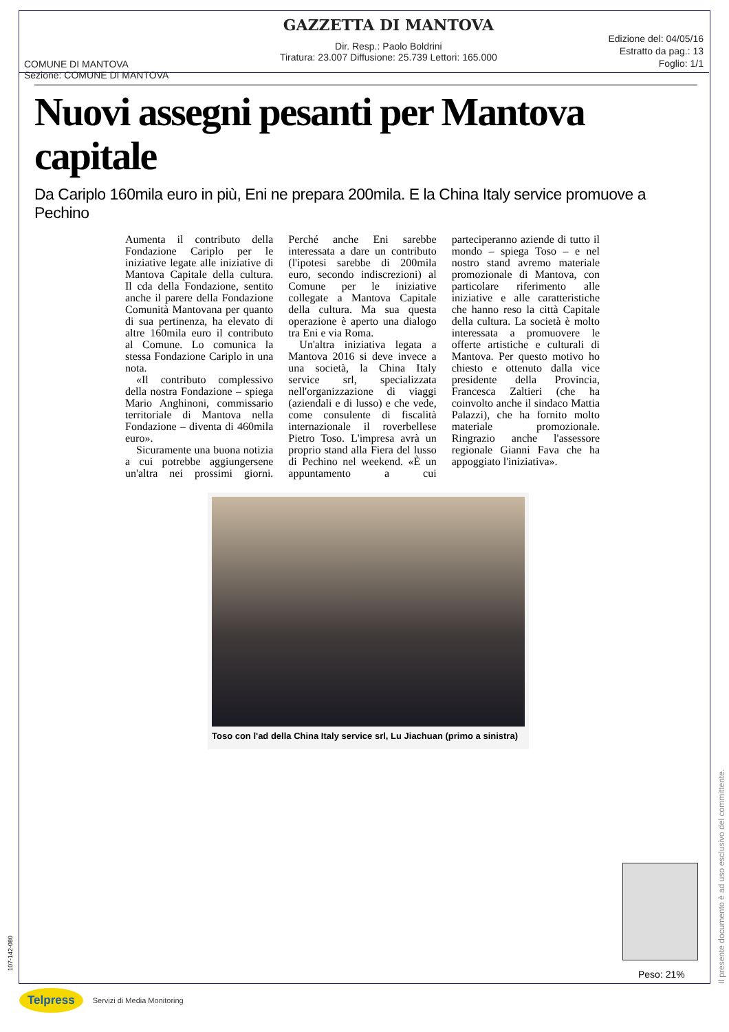COMUNE DI MANTOVA
Sezione: COMUNE DI MANTOVA
GAZZETTA DI MANTOVA
Dir. Resp.: Paolo Boldrini
Tiratura: 23.007 Diffusione: 25.739 Lettori: 165.000
Edizione del: 04/05/16
Estratto da pag.: 13
Foglio: 1/1
Nuovi assegni pesanti per Mantova capitale
Da Cariplo 160mila euro in più, Eni ne prepara 200mila. E la China Italy service promuove a Pechino
Aumenta il contributo della Fondazione Cariplo per le iniziative legate alle iniziative di Mantova Capitale della cultura. Il cda della Fondazione, sentito anche il parere della Fondazione Comunità Mantovana per quanto di sua pertinenza, ha elevato di altre 160mila euro il contributo al Comune. Lo comunica la stessa Fondazione Cariplo in una nota.
«Il contributo complessivo della nostra Fondazione – spiega Mario Anghinoni, commissario territoriale di Mantova nella Fondazione – diventa di 460mila euro».
Sicuramente una buona notizia a cui potrebbe aggiungersene un'altra nei prossimi giorni. Perché anche Eni sarebbe interessata a dare un contributo (l'ipotesi sarebbe di 200mila euro, secondo indiscrezioni) al Comune per le iniziative collegate a Mantova Capitale della cultura. Ma sua questa operazione è aperto una dialogo tra Eni e via Roma.
Un'altra iniziativa legata a Mantova 2016 si deve invece a una società, la China Italy service srl, specializzata nell'organizzazione di viaggi (aziendali e di lusso) e che vede, come consulente di fiscalità internazionale il roverbellese Pietro Toso. L'impresa avrà un proprio stand alla Fiera del lusso di Pechino nel weekend. «È un appuntamento a cui parteciperanno aziende di tutto il mondo – spiega Toso – e nel nostro stand avremo materiale promozionale di Mantova, con particolare riferimento alle iniziative e alle caratteristiche che hanno reso la città Capitale della cultura. La società è molto interessata a promuovere le offerte artistiche e culturali di Mantova. Per questo motivo ho chiesto e ottenuto dalla vice presidente della Provincia, Francesca Zaltieri (che ha coinvolto anche il sindaco Mattia Palazzi), che ha fornito molto materiale promozionale. Ringrazio anche l'assessore regionale Gianni Fava che ha appoggiato l'iniziativa».
Toso con l'ad della China Italy service srl, Lu Jiachuan (primo a sinistra)
Il presente documento è ad uso esclusivo del committente.
Peso: 21%
107-142-080
Telpress Servizi di Media Monitoring